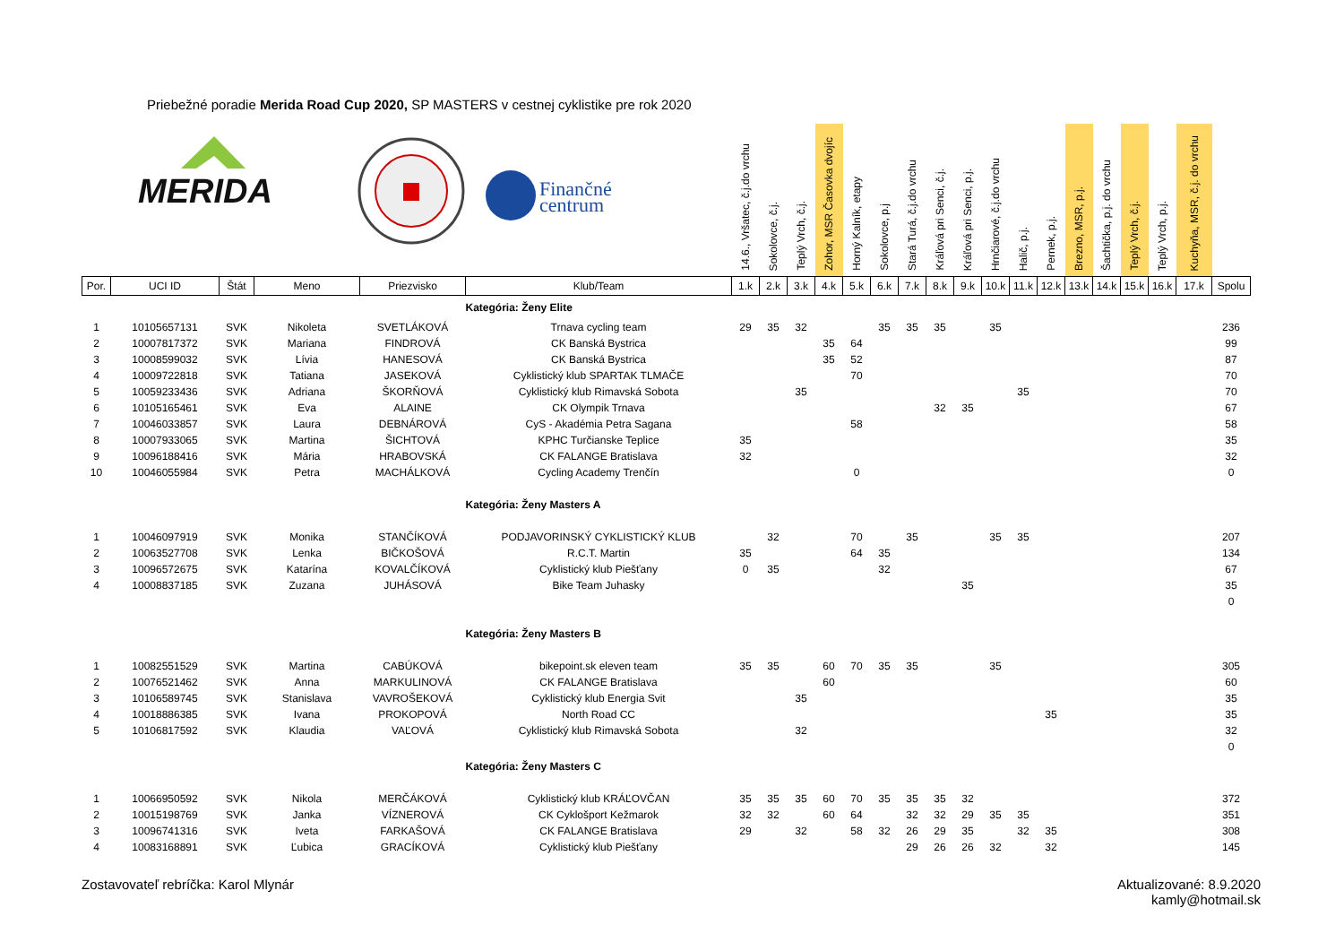Priebežné poradie Merida Road Cup 2020, SP MASTERS v cestnej cyklistike pre rok 2020
| MERIDA Finančné centrum | | | | | | 14.6., Vršatec, č.j.do vrchu | Sokolovce, č.j. | Teplý Vrch, č.j. | Zohor, MSR Časovka dvojíc | Horný Kalník, etapy | Sokolovce, p.j | Stará Turá, č.j.do vrchu | Kráľová pri Senci, č.j. | Kráľová pri Senci, p.j. | Hrnčiarové, č.j.do vrchu | Halič, p.j. | Pernek, p.j. | Brezno, MSR, p.j. | Šachtička, p.j. do vrchu | Teplý Vrch, č.j. | Teplý Vrch, p.j. | Kuchyňa, MSR, č.j. do vrchu | |
| --- | --- | --- | --- | --- | --- | --- | --- | --- | --- | --- | --- | --- | --- | --- | --- | --- | --- | --- | --- | --- | --- | --- | --- |
| Por. | UCI ID | Štát | Meno | Priezvisko | Klub/Team | 1.k | 2.k | 3.k | 4.k | 5.k | 6.k | 7.k | 8.k | 9.k | 10.k | 11.k | 12.k | 13.k | 14.k | 15.k | 16.k | 17.k | Spolu |
| | | | | | Kategória: Ženy Elite | | | | | | | | | | | | | | | | | | |
| 1 | 10105657131 | SVK | Nikoleta | SVETLÁKOVÁ | Trnava cycling team | 29 | 35 | 32 | | | 35 | 35 | 35 | | 35 | | | | | | | | 236 |
| 2 | 10007817372 | SVK | Mariana | FINDROVÁ | CK Banská Bystrica | | | | 35 | 64 | | | | | | | | | | | | | 99 |
| 3 | 10008599032 | SVK | Lívia | HANESOVÁ | CK Banská Bystrica | | | | 35 | 52 | | | | | | | | | | | | | 87 |
| 4 | 10009722818 | SVK | Tatiana | JASEKOVÁ | Cyklistický klub SPARTAK TLMAČE | | | | | 70 | | | | | | | | | | | | | 70 |
| 5 | 10059233436 | SVK | Adriana | ŠKORŇOVÁ | Cyklistický klub Rimavská Sobota | | | 35 | | | | | | | | 35 | | | | | | | 70 |
| 6 | 10105165461 | SVK | Eva | ALAINE | CK Olympik Trnava | | | | | | | | 32 | 35 | | | | | | | | | 67 |
| 7 | 10046033857 | SVK | Laura | DEBNÁROVÁ | CyS - Akadémia Petra Sagana | | | | | 58 | | | | | | | | | | | | | 58 |
| 8 | 10007933065 | SVK | Martina | ŠICHTOVÁ | KPHC Turčianske Teplice | 35 | | | | | | | | | | | | | | | | | 35 |
| 9 | 10096188416 | SVK | Mária | HRABOVSKÁ | CK FALANGE Bratislava | 32 | | | | | | | | | | | | | | | | | 32 |
| 10 | 10046055984 | SVK | Petra | MACHÁLKOVÁ | Cycling Academy Trenčín | | | | | 0 | | | | | | | | | | | | | 0 |
| | | | | | Kategória: Ženy Masters A | | | | | | | | | | | | | | | | | | |
| 1 | 10046097919 | SVK | Monika | STANČÍKOVÁ | PODJAVORINSKÝ CYKLISTICKÝ KLUB | | 32 | | | 70 | | 35 | | | 35 | 35 | | | | | | | 207 |
| 2 | 10063527708 | SVK | Lenka | BIČKOŠOVÁ | R.C.T. Martin | 35 | | | | 64 | 35 | | | | | | | | | | | | 134 |
| 3 | 10096572675 | SVK | Katarína | KOVALČÍKOVÁ | Cyklistický klub Piešťany | 0 | 35 | | | | 32 | | | | | | | | | | | | 67 |
| 4 | 10008837185 | SVK | Zuzana | JUHÁSOVÁ | Bike Team Juhasky | | | | | | | | | 35 | | | | | | | | | 35 |
| | | | | | | | | | | | | | | | | | | | | | | | 0 |
| | | | | | Kategória: Ženy Masters B | | | | | | | | | | | | | | | | | | |
| 1 | 10082551529 | SVK | Martina | CABÚKOVÁ | bikepoint.sk eleven team | 35 | 35 | | 60 | 70 | 35 | 35 | | | 35 | | | | | | | | 305 |
| 2 | 10076521462 | SVK | Anna | MARKULINOVÁ | CK FALANGE Bratislava | | | | 60 | | | | | | | | | | | | | | 60 |
| 3 | 10106589745 | SVK | Stanislava | VAVROŠEKOVÁ | Cyklistický klub Energia Svit | | | 35 | | | | | | | | | | | | | | | 35 |
| 4 | 10018886385 | SVK | Ivana | PROKOPOVÁ | North Road CC | | | | | | | | | | | | 35 | | | | | | 35 |
| 5 | 10106817592 | SVK | Klaudia | VAĽOVÁ | Cyklistický klub Rimavská Sobota | | | 32 | | | | | | | | | | | | | | | 32 |
| | | | | | | | | | | | | | | | | | | | | | | | 0 |
| | | | | | Kategória: Ženy Masters C | | | | | | | | | | | | | | | | | | |
| 1 | 10066950592 | SVK | Nikola | MERČÁKOVÁ | Cyklistický klub KRÁĽOVČAN | 35 | 35 | 35 | 60 | 70 | 35 | 35 | 35 | 32 | | | | | | | | | 372 |
| 2 | 10015198769 | SVK | Janka | VÍZNEROVÁ | CK Cyklošport Kežmarok | 32 | 32 | | 60 | 64 | | 32 | 32 | 29 | 35 | 35 | | | | | | | 351 |
| 3 | 10096741316 | SVK | Iveta | FARKAŠOVÁ | CK FALANGE Bratislava | 29 | | 32 | | 58 | 32 | 26 | 29 | 35 | | 32 | 35 | | | | | | 308 |
| 4 | 10083168891 | SVK | Ľubica | GRACÍKOVÁ | Cyklistický klub Piešťany | | | | | | | 29 | 26 | 26 | 32 | | 32 | | | | | | 145 |
Zostavovateľ rebríčka: Karol Mlynár
Aktualizované: 8.9.2020
kamly@hotmail.sk